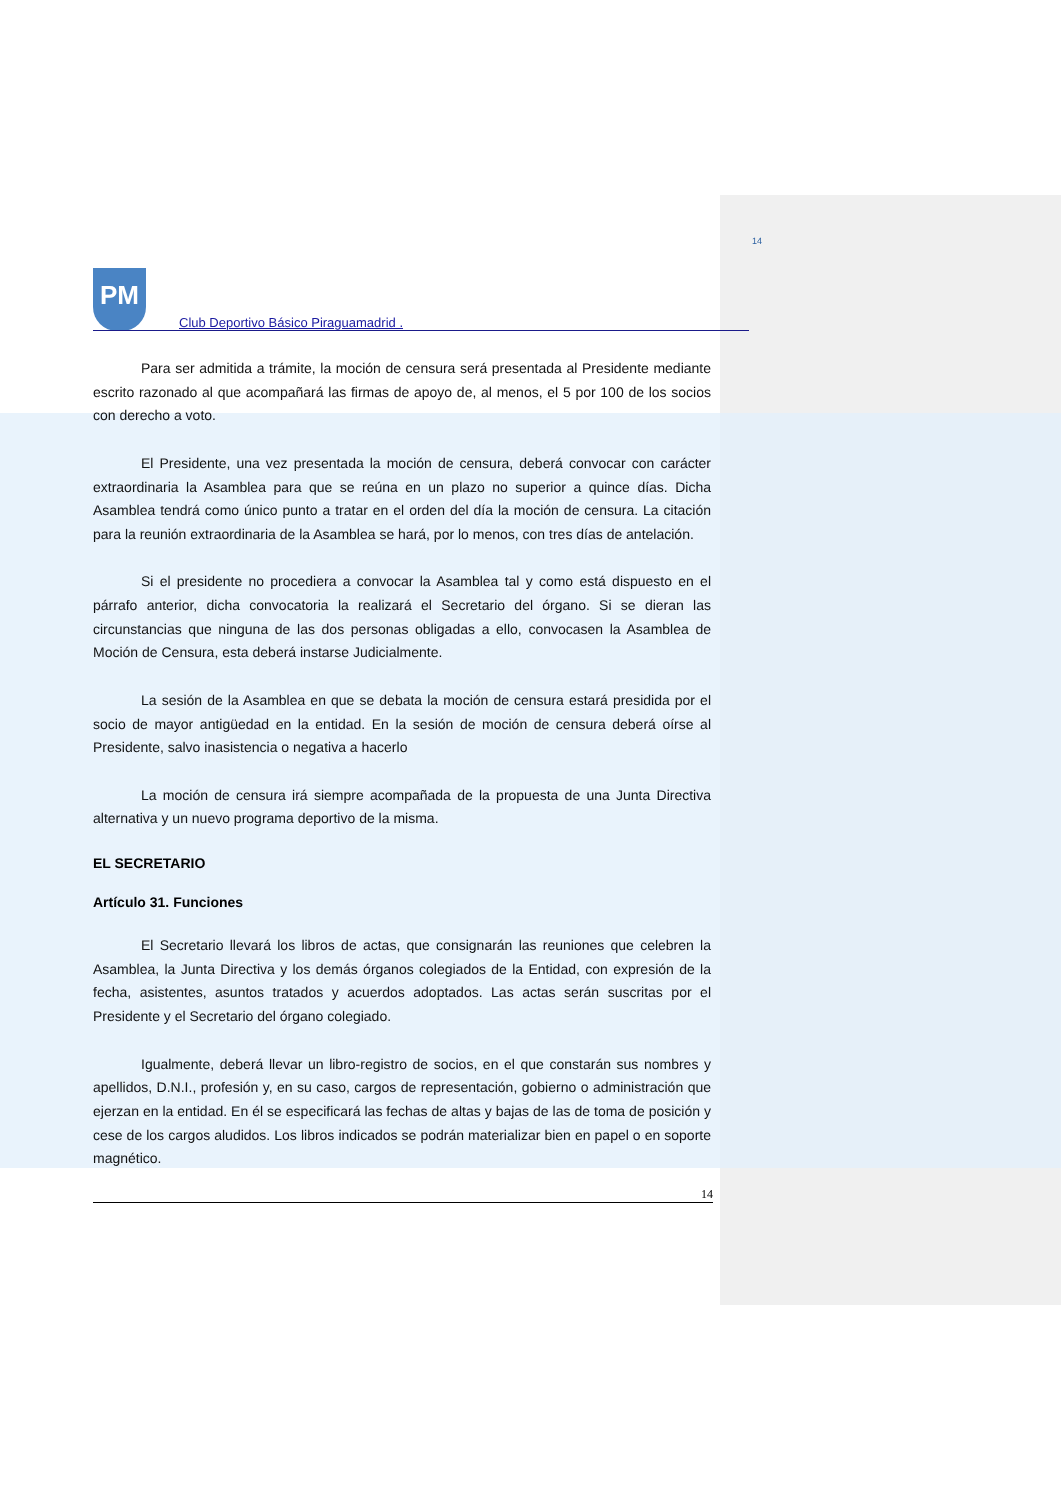14
PM
Club Deportivo Básico Piraguamadrid .
Para ser admitida a trámite, la moción de censura será presentada al Presidente mediante escrito razonado al que acompañará las firmas de apoyo de, al menos, el 5 por 100 de los socios con derecho a voto.
El Presidente, una vez presentada la moción de censura, deberá convocar con carácter extraordinaria la Asamblea para que se reúna en un plazo no superior a quince días. Dicha Asamblea tendrá como único punto a tratar en el orden del día la moción de censura. La citación para la reunión extraordinaria de la Asamblea se hará, por lo menos, con tres días de antelación.
Si el presidente no procediera a convocar la Asamblea tal y como está dispuesto en el párrafo anterior, dicha convocatoria la realizará el Secretario del órgano. Si se dieran las circunstancias que ninguna de las dos personas obligadas a ello, convocasen la Asamblea de Moción de Censura, esta deberá instarse Judicialmente.
La sesión de la Asamblea en que se debata la moción de censura estará presidida por el socio de mayor antigüedad en la entidad. En la sesión de moción de censura deberá oírse al Presidente, salvo inasistencia o negativa a hacerlo
La moción de censura irá siempre acompañada de la propuesta de una Junta Directiva alternativa y un nuevo programa deportivo de la misma.
EL SECRETARIO
Artículo 31. Funciones
El Secretario llevará los libros de actas, que consignarán las reuniones que celebren la Asamblea, la Junta Directiva y los demás órganos colegiados de la Entidad, con expresión de la fecha, asistentes, asuntos tratados y acuerdos adoptados. Las actas serán suscritas por el Presidente y el Secretario del órgano colegiado.
Igualmente, deberá llevar un libro-registro de socios, en el que constarán sus nombres y apellidos, D.N.I., profesión y, en su caso, cargos de representación, gobierno o administración que ejerzan en la entidad. En él se especificará las fechas de altas y bajas de las de toma de posición y cese de los cargos aludidos. Los libros indicados se podrán materializar bien en papel o en soporte magnético.
14